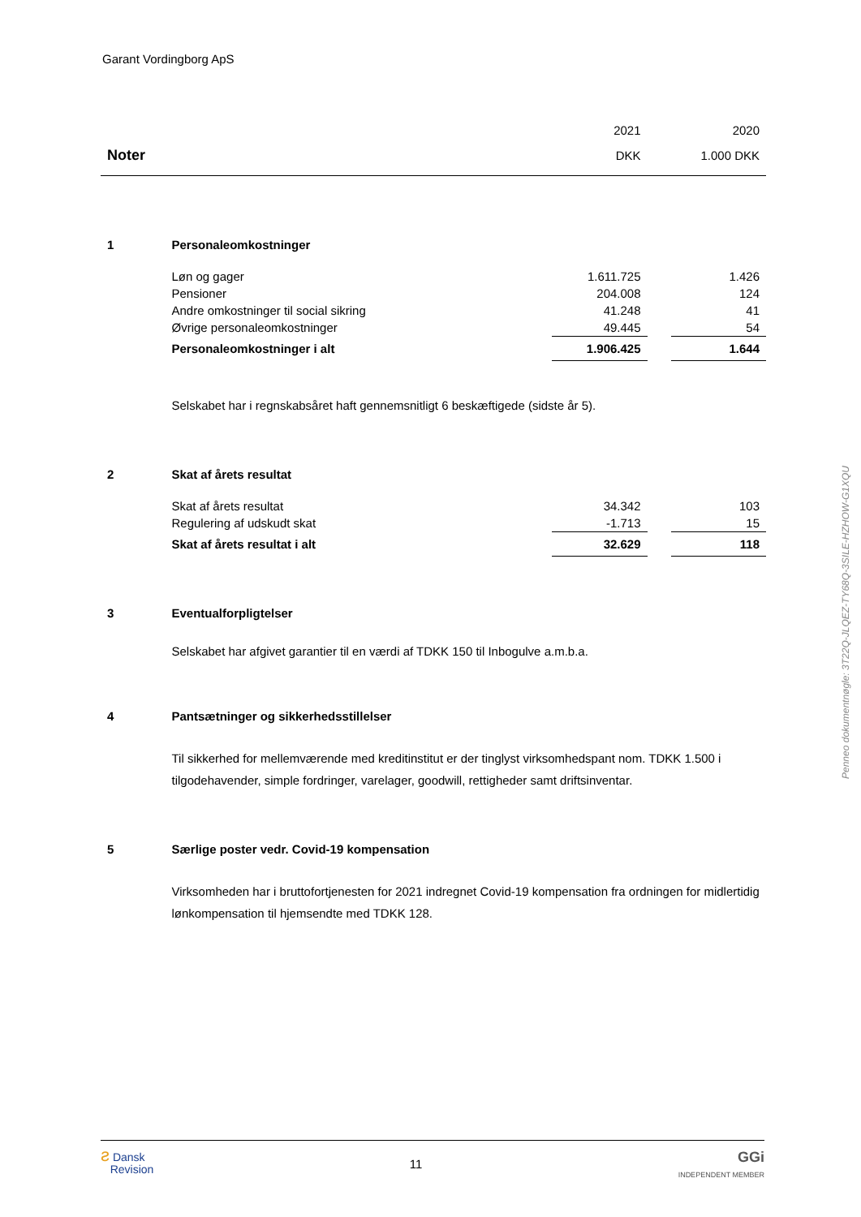Garant Vordingborg ApS
| | | 2021 | | 2020 |
| Noter | | DKK | | 1.000 DKK |
| 1 | Personaleomkostninger | | | |
| | Løn og gager | 1.611.725 | | 1.426 |
| | Pensioner | 204.008 | | 124 |
| | Andre omkostninger til social sikring | 41.248 | | 41 |
| | Øvrige personaleomkostninger | 49.445 | | 54 |
| | Personaleomkostninger i alt | 1.906.425 | | 1.644 |
| | Selskabet har i regnskabsåret haft gennemsnitligt 6 beskæftigede (sidste år 5). | | | |
| 2 | Skat af årets resultat | | | |
| | Skat af årets resultat | 34.342 | | 103 |
| | Regulering af udskudt skat | -1.713 | | 15 |
| | Skat af årets resultat i alt | 32.629 | | 118 |
| 3 | Eventualforpligtelser | | | |
| | Selskabet har afgivet garantier til en værdi af TDKK 150 til Inbogulve a.m.b.a. | | | |
| 4 | Pantsætninger og sikkerhedsstillelser | | | |
| | Til sikkerhed for mellemværende med kreditinstitut er der tinglyst virksomhedspant nom. TDKK 1.500 i tilgodehavender, simple fordringer, varelager, goodwill, rettigheder samt driftsinventar. | | | |
| 5 | Særlige poster vedr. Covid-19 kompensation | | | |
| | Virksomheden har i bruttofortjenesten for 2021 indregnet Covid-19 kompensation fra ordningen for midlertidig lønkompensation til hjemsendte med TDKK 128. | | | |
Penneo dokumentnøgle: 3T22Q-JLQEZ-TY68Q-3SILE-HZHOW-G1XQU
ƨ Dansk
Revision
11
GGi
INDEPENDENT MEMBER